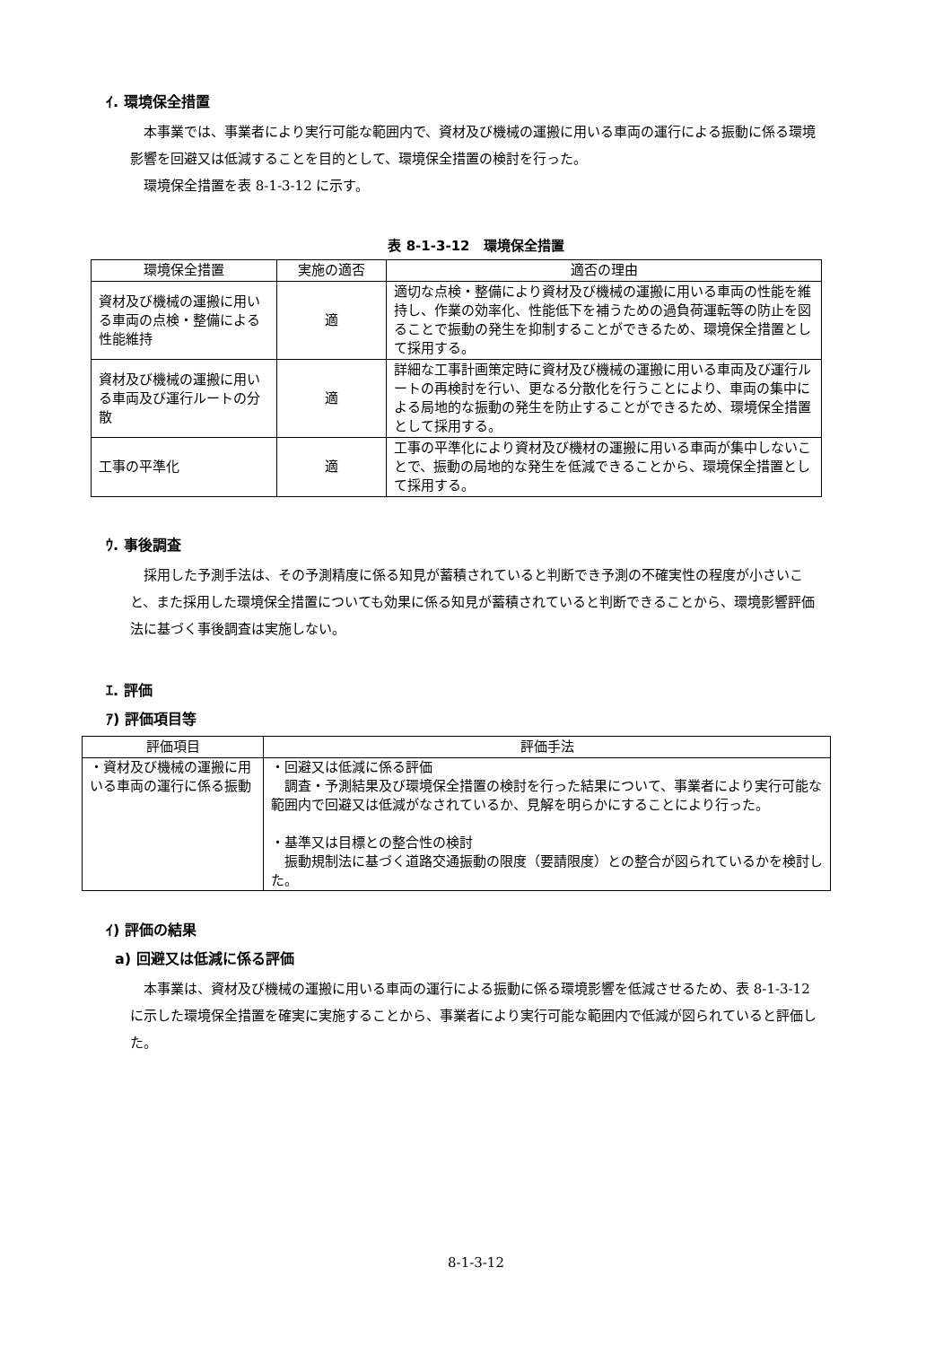ｲ. 環境保全措置
本事業では、事業者により実行可能な範囲内で、資材及び機械の運搬に用いる車両の運行による振動に係る環境影響を回避又は低減することを目的として、環境保全措置の検討を行った。
環境保全措置を表 8-1-3-12 に示す。
表 8-1-3-12　環境保全措置
| 環境保全措置 | 実施の適否 | 適否の理由 |
| --- | --- | --- |
| 資材及び機械の運搬に用いる車両の点検・整備による性能維持 | 適 | 適切な点検・整備により資材及び機械の運搬に用いる車両の性能を維持し、作業の効率化、性能低下を補うための過負荷運転等の防止を図ることで振動の発生を抑制することができるため、環境保全措置として採用する。 |
| 資材及び機械の運搬に用いる車両及び運行ルートの分散 | 適 | 詳細な工事計画策定時に資材及び機械の運搬に用いる車両及び運行ルートの再検討を行い、更なる分散化を行うことにより、車両の集中による局地的な振動の発生を防止することができるため、環境保全措置として採用する。 |
| 工事の平準化 | 適 | 工事の平準化により資材及び機材の運搬に用いる車両が集中しないことで、振動の局地的な発生を低減できることから、環境保全措置として採用する。 |
ｳ. 事後調査
採用した予測手法は、その予測精度に係る知見が蓄積されていると判断でき予測の不確実性の程度が小さいこと、また採用した環境保全措置についても効果に係る知見が蓄積されていると判断できることから、環境影響評価法に基づく事後調査は実施しない。
ｴ. 評価
ｱ) 評価項目等
| 評価項目 | 評価手法 |
| --- | --- |
| ・資材及び機械の運搬に用いる車両の運行に係る振動 | ・回避又は低減に係る評価 調査・予測結果及び環境保全措置の検討を行った結果について、事業者により実行可能な範囲内で回避又は低減がなされているか、見解を明らかにすることにより行った。 ・基準又は目標との整合性の検討 振動規制法に基づく道路交通振動の限度（要請限度）との整合が図られているかを検討した。 |
ｲ) 評価の結果
a) 回避又は低減に係る評価
本事業は、資材及び機械の運搬に用いる車両の運行による振動に係る環境影響を低減させるため、表 8-1-3-12 に示した環境保全措置を確実に実施することから、事業者により実行可能な範囲内で低減が図られていると評価した。
8-1-3-12